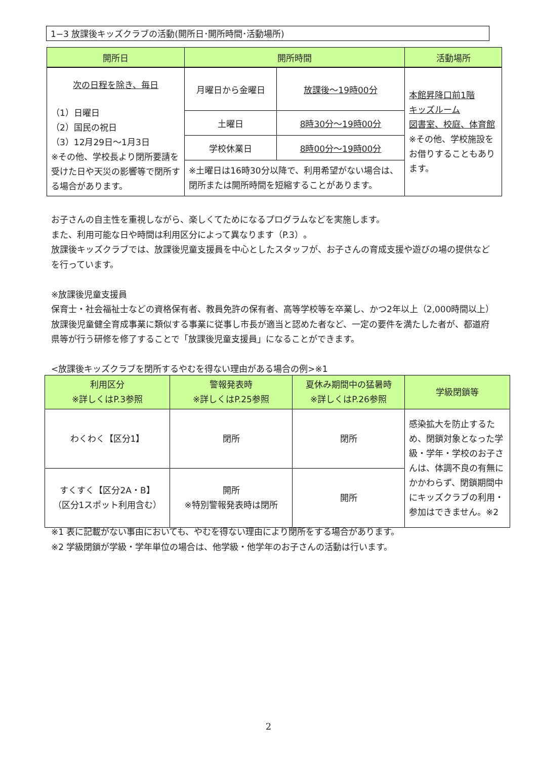1−3 放課後キッズクラブの活動(開所日･開所時間･活動場所)
| 開所日 | 開所時間 | | 活動場所 |
| --- | --- | --- | --- |
| 次の日程を除き、毎日 （1）日曜日 （2）国民の祝日 （3）12月29日～1月3日 ※その他、学校長より閉所要請を受けた日や天災の影響等で閉所する場合があります。 | 月曜日から金曜日 | 放課後～19時00分 | 本館昇降口前1階 キッズルーム 図書室、校庭、体育館 ※その他、学校施設をお借りすることもあります。 |
| | 土曜日 | 8時30分～19時00分 | |
| | 学校休業日 | 8時00分～19時00分 | |
| | ※土曜日は16時30分以降で、利用希望がない場合は、閉所または開所時間を短縮することがあります。 | | |
お子さんの自主性を重視しながら、楽しくてためになるプログラムなどを実施します。
また、利用可能な日や時間は利用区分によって異なります（P.3）。
放課後キッズクラブでは、放課後児童支援員を中心としたスタッフが、お子さんの育成支援や遊びの場の提供などを行っています。
※放課後児童支援員
保育士・社会福祉士などの資格保有者、教員免許の保有者、高等学校等を卒業し、かつ2年以上（2,000時間以上）放課後児童健全育成事業に類似する事業に従事し市長が適当と認めた者など、一定の要件を満たした者が、都道府県等が行う研修を修了することで「放課後児童支援員」になることができます。
<放課後キッズクラブを閉所するやむを得ない理由がある場合の例>※1
| 利用区分 ※詳しくはP.3参照 | 警報発表時 ※詳しくはP.25参照 | 夏休み期間中の猛暑時 ※詳しくはP.26参照 | 学級閉鎖等 |
| --- | --- | --- | --- |
| わくわく【区分1】 | 閉所 | 閉所 | 感染拡大を防止するため、閉鎖対象となった学級・学年・学校のお子さんは、体調不良の有無にかかわらず、閉鎖期間中にキッズクラブの利用・参加はできません。※2 |
| すくすく【区分2A・B】 （区分1スポット利用含む） | 開所 ※特別警報発表時は閉所 | 開所 | |
※1 表に記載がない事由においても、やむを得ない理由により閉所をする場合があります。
※2 学級閉鎖が学級・学年単位の場合は、他学級・他学年のお子さんの活動は行います。
2